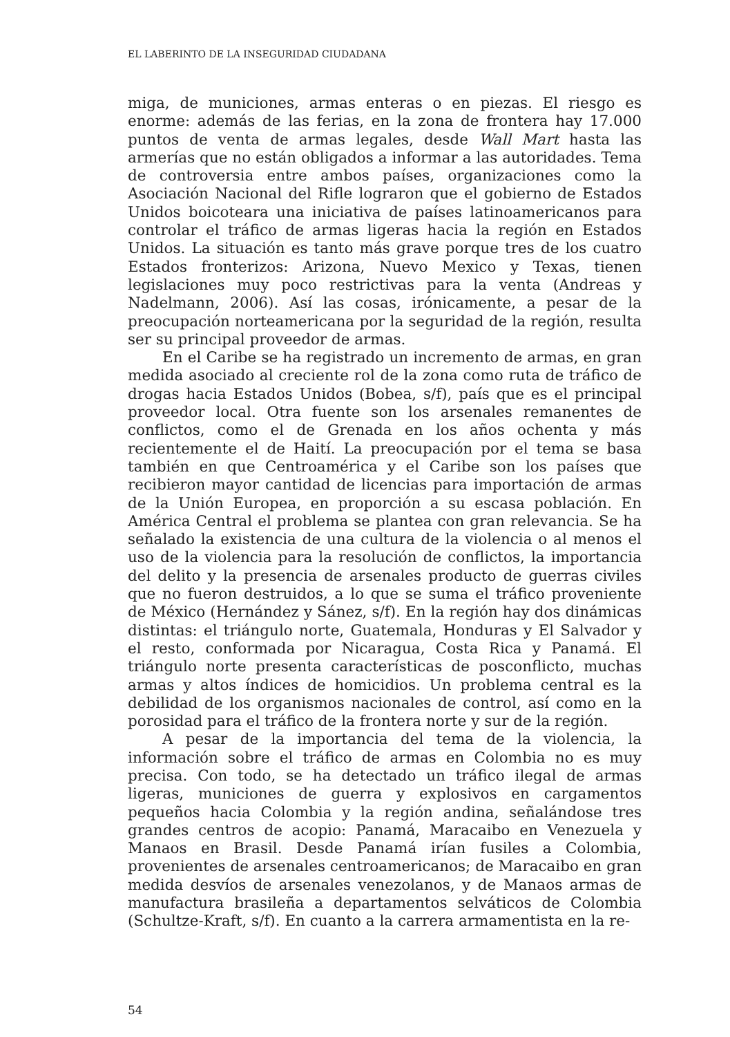EL LABERINTO DE LA INSEGURIDAD CIUDADANA
miga, de municiones, armas enteras o en piezas. El riesgo es enorme: además de las ferias, en la zona de frontera hay 17.000 puntos de venta de armas legales, desde Wall Mart hasta las armerías que no están obligados a informar a las autoridades. Tema de controversia entre ambos países, organizaciones como la Asociación Nacional del Rifle lograron que el gobierno de Estados Unidos boicoteara una iniciativa de países latinoamericanos para controlar el tráfico de armas ligeras hacia la región en Estados Unidos. La situación es tanto más grave porque tres de los cuatro Estados fronterizos: Arizona, Nuevo Mexico y Texas, tienen legislaciones muy poco restrictivas para la venta (Andreas y Nadelmann, 2006). Así las cosas, irónicamente, a pesar de la preocupación norteamericana por la seguridad de la región, resulta ser su principal proveedor de armas.
En el Caribe se ha registrado un incremento de armas, en gran medida asociado al creciente rol de la zona como ruta de tráfico de drogas hacia Estados Unidos (Bobea, s/f), país que es el principal proveedor local. Otra fuente son los arsenales remanentes de conflictos, como el de Grenada en los años ochenta y más recientemente el de Haití. La preocupación por el tema se basa también en que Centroamérica y el Caribe son los países que recibieron mayor cantidad de licencias para importación de armas de la Unión Europea, en proporción a su escasa población. En América Central el problema se plantea con gran relevancia. Se ha señalado la existencia de una cultura de la violencia o al menos el uso de la violencia para la resolución de conflictos, la importancia del delito y la presencia de arsenales producto de guerras civiles que no fueron destruidos, a lo que se suma el tráfico proveniente de México (Hernández y Sánez, s/f). En la región hay dos dinámicas distintas: el triángulo norte, Guatemala, Honduras y El Salvador y el resto, conformada por Nicaragua, Costa Rica y Panamá. El triángulo norte presenta características de posconflicto, muchas armas y altos índices de homicidios. Un problema central es la debilidad de los organismos nacionales de control, así como en la porosidad para el tráfico de la frontera norte y sur de la región.
A pesar de la importancia del tema de la violencia, la información sobre el tráfico de armas en Colombia no es muy precisa. Con todo, se ha detectado un tráfico ilegal de armas ligeras, municiones de guerra y explosivos en cargamentos pequeños hacia Colombia y la región andina, señalándose tres grandes centros de acopio: Panamá, Maracaibo en Venezuela y Manaos en Brasil. Desde Panamá irían fusiles a Colombia, provenientes de arsenales centroamericanos; de Maracaibo en gran medida desvíos de arsenales venezolanos, y de Manaos armas de manufactura brasileña a departamentos selváticos de Colombia (Schultze-Kraft, s/f). En cuanto a la carrera armamentista en la re-
54